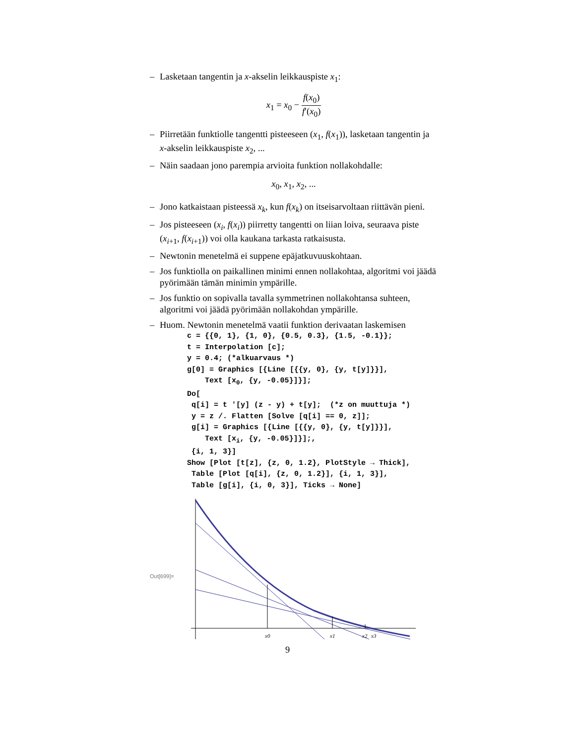– Lasketaan tangentin ja x-akselin leikkauspiste x<sub>1</sub>:
x<sub>1</sub> = x<sub>0</sub> − f(x<sub>0</sub>) f′(x<sub>0</sub>)
– Piirretään funktiolle tangentti pisteeseen (x<sub>1</sub>, f(x<sub>1</sub>)), lasketaan tangentin ja x-akselin leikkauspiste x<sub>2</sub>, ...
– Näin saadaan jono parempia arvioita funktion nollakohdalle:
x<sub>0</sub>, x<sub>1</sub>, x<sub>2</sub>, ...
– Jono katkaistaan pisteessä x<sub>k</sub>, kun f(x<sub>k</sub>) on itseisarvoltaan riittävän pieni.
– Jos pisteeseen (x<sub>i</sub>, f(x<sub>i</sub>)) piirretty tangentti on liian loiva, seuraava piste (x<sub>i+1</sub>, f(x<sub>i+1</sub>)) voi olla kaukana tarkasta ratkaisusta.
– Newtonin menetelmä ei suppene epäjatkuvuuskohtaan.
– Jos funktiolla on paikallinen minimi ennen nollakohtaa, algoritmi voi jäädä pyörimään tämän minimin ympärille.
– Jos funktio on sopivalla tavalla symmetrinen nollakohtansa suhteen, algoritmi voi jäädä pyörimään nollakohdan ympärille.
– Huom. Newtonin menetelmä vaatii funktion derivaatan laskemisen
c = {{0, 1}, {1, 0}, {0.5, 0.3}, {1.5, -0.1}};
t = Interpolation [c];
y = 0.4; (*alkuarvaus *)
g[0] = Graphics [{Line [{{y, 0}, {y, t[y]}}],
    Text [x0, {y, -0.05}]}];
Do[
 q[i] = t '[y] (z - y) + t[y];  (*z on muuttuja *)
 y = z /. Flatten [Solve [q[i] == 0, z]];
 g[i] = Graphics [{Line [{{y, 0}, {y, t[y]}}],
    Text [xi, {y, -0.05}]}];,
 {i, 1, 3}]
Show [Plot [t[z], {z, 0, 1.2}, PlotStyle → Thick],
 Table [Plot [q[i], {z, 0, 1.2}], {i, 1, 3}],
 Table [g[i], {i, 0, 3}], Ticks → None]
Out[699]=
x0
x1
x2
x3
9